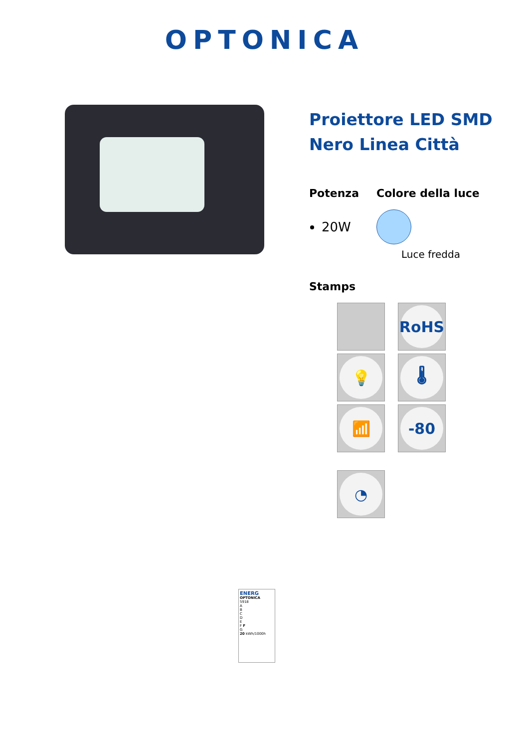OPTONICA
Proiettore LED SMD Nero Linea Città
Potenza
20W
Colore della luce
Luce fredda
Stamps
RoHS
💡
🌡
📶
-80
◔
ENERG
OPTONICA
5918
A
B
C
D
E
F F
G
20 kWh/1000h